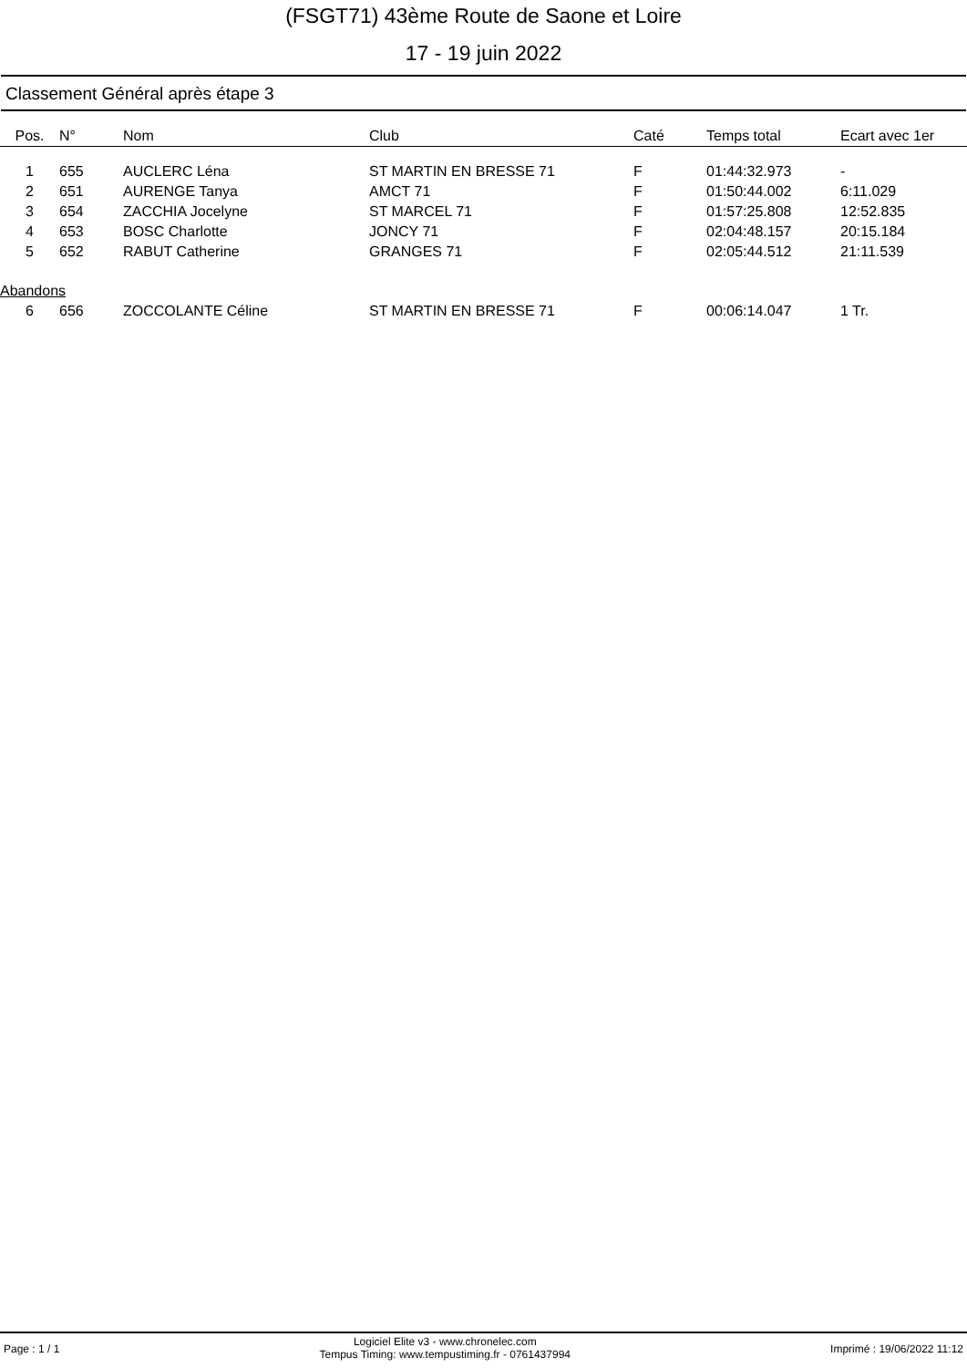(FSGT71) 43ème Route de Saone et Loire
17 - 19 juin 2022
Classement Général après étape 3
| Pos. | N° | Nom | Club | Caté | Temps total | Ecart avec 1er |
| --- | --- | --- | --- | --- | --- | --- |
| 1 | 655 | AUCLERC Léna | ST MARTIN EN BRESSE 71 | F | 01:44:32.973 | - |
| 2 | 651 | AURENGE Tanya | AMCT 71 | F | 01:50:44.002 | 6:11.029 |
| 3 | 654 | ZACCHIA Jocelyne | ST MARCEL 71 | F | 01:57:25.808 | 12:52.835 |
| 4 | 653 | BOSC Charlotte | JONCY 71 | F | 02:04:48.157 | 20:15.184 |
| 5 | 652 | RABUT Catherine | GRANGES 71 | F | 02:05:44.512 | 21:11.539 |
| Abandons | | | | | | |
| 6 | 656 | ZOCCOLANTE Céline | ST MARTIN EN BRESSE 71 | F | 00:06:14.047 | 1 Tr. |
Page : 1 / 1 Logiciel Elite v3 - www.chronelec.com
Tempus Timing: www.tempustiming.fr - 0761437994 Imprimé : 19/06/2022 11:12